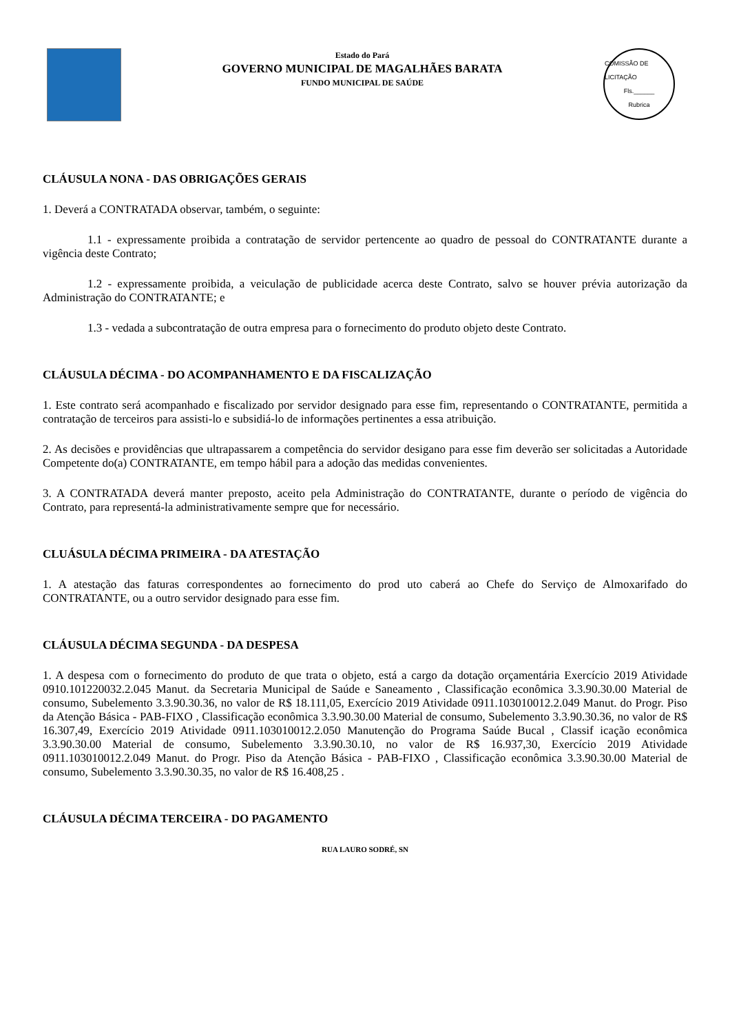Estado do Pará
GOVERNO MUNICIPAL DE MAGALHÃES BARATA
FUNDO MUNICIPAL DE SAÚDE
COMISSÃO DE LICITAÇÃO
Fls.______
Rubrica
CLÁUSULA NONA - DAS OBRIGAÇÕES GERAIS
1. Deverá a CONTRATADA observar, também, o seguinte:
1.1 - expressamente proibida a contratação de servidor pertencente ao quadro de pessoal do CONTRATANTE durante a vigência deste Contrato;
1.2 - expressamente proibida, a veiculação de publicidade acerca deste Contrato, salvo se houver prévia autorização da Administração do CONTRATANTE; e
1.3 - vedada a subcontratação de outra empresa para o fornecimento do produto objeto deste Contrato.
CLÁUSULA DÉCIMA - DO ACOMPANHAMENTO E DA FISCALIZAÇÃO
1. Este contrato será acompanhado e fiscalizado por servidor designado para esse fim, representando o CONTRATANTE, permitida a contratação de terceiros para assisti-lo e subsidiá-lo de informações pertinentes a essa atribuição.
2. As decisões e providências que ultrapassarem a competência do servidor desigano para esse fim deverão ser solicitadas a Autoridade Competente do(a) CONTRATANTE, em tempo hábil para a adoção das medidas convenientes.
3. A CONTRATADA deverá manter preposto, aceito pela Administração do CONTRATANTE, durante o período de vigência do Contrato, para representá-la administrativamente sempre que for necessário.
CLUÁSULA DÉCIMA PRIMEIRA - DA ATESTAÇÃO
1. A atestação das faturas correspondentes ao fornecimento do prod uto caberá ao Chefe do Serviço de Almoxarifado do CONTRATANTE, ou a outro servidor designado para esse fim.
CLÁUSULA DÉCIMA SEGUNDA - DA DESPESA
1. A despesa com o fornecimento do produto de que trata o objeto, está a cargo da dotação orçamentária Exercício 2019 Atividade 0910.101220032.2.045 Manut. da Secretaria Municipal de Saúde e Saneamento , Classificação econômica 3.3.90.30.00 Material de consumo, Subelemento 3.3.90.30.36, no valor de R$ 18.111,05, Exercício 2019 Atividade 0911.103010012.2.049 Manut. do Progr. Piso da Atenção Básica - PAB-FIXO , Classificação econômica 3.3.90.30.00 Material de consumo, Subelemento 3.3.90.30.36, no valor de R$ 16.307,49, Exercício 2019 Atividade 0911.103010012.2.050 Manutenção do Programa Saúde Bucal , Classif icação econômica 3.3.90.30.00 Material de consumo, Subelemento 3.3.90.30.10, no valor de R$ 16.937,30, Exercício 2019 Atividade 0911.103010012.2.049 Manut. do Progr. Piso da Atenção Básica - PAB-FIXO , Classificação econômica 3.3.90.30.00 Material de consumo, Subelemento 3.3.90.30.35, no valor de R$ 16.408,25 .
CLÁUSULA DÉCIMA TERCEIRA - DO PAGAMENTO
RUA LAURO SODRÉ, SN